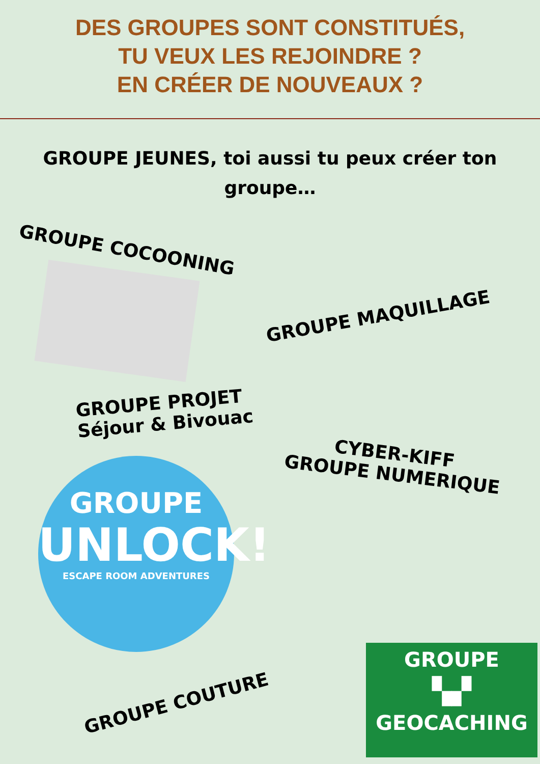DES GROUPES SONT CONSTITUÉS,
TU VEUX LES REJOINDRE ?
EN CRÉER DE NOUVEAUX ?
GROUPE JEUNES, toi aussi tu peux créer ton groupe…
GROUPE COCOONING
GROUPE MAQUILLAGE
GROUPE PROJET
Séjour & Bivouac
CYBER-KIFF
GROUPE NUMERIQUE
GROUPE
UNLOCK!
ESCAPE ROOM ADVENTURES
GROUPE COUTURE
GROUPE
▚▞
GEOCACHING